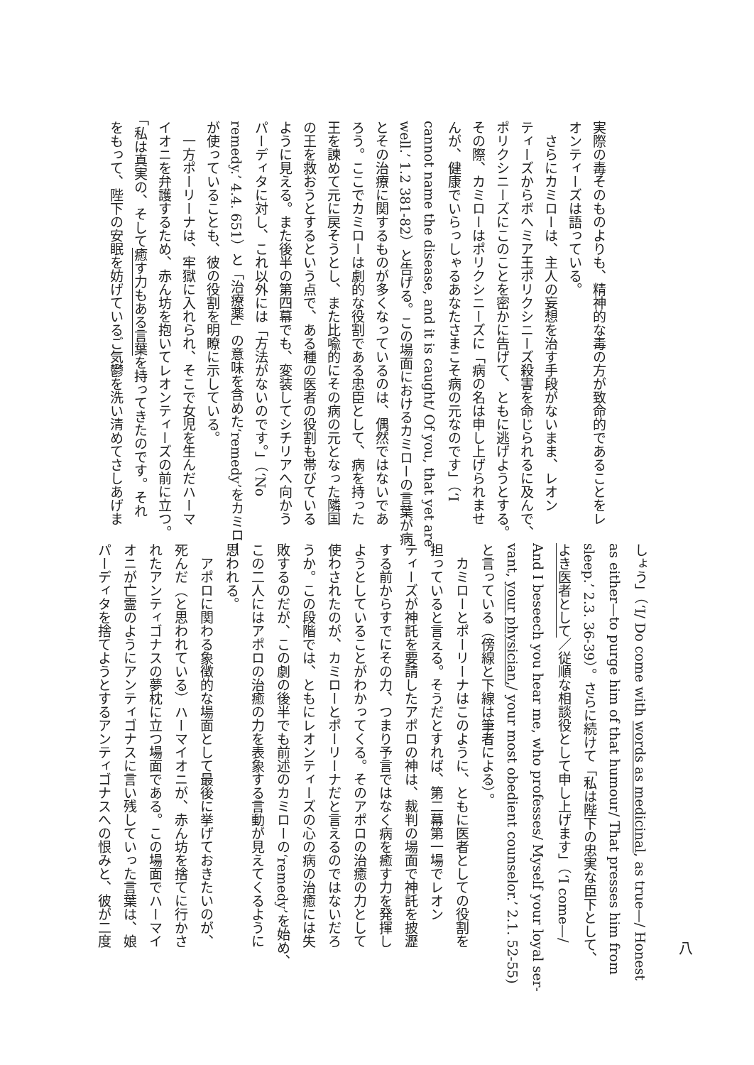実際の毒そのものよりも、精神的な毒の方が致命的であることをレ
オンティーズは語っている。
　さらにカミローは、主人の妄想を治す手段がないまま、レオン
ティーズからボヘミア王ポリクシニーズ殺害を命じられるに及んで、
ポリクシニーズにこのことを密かに告げて、ともに逃げようとする。
その際、カミローはポリクシニーズに「病の名は申し上げられませ
んが、健康でいらっしゃるあなたさまこそ病の元なのです」（‘I
cannot name the disease, and it is caught/ Of you, that yet are
well.’ 1.2 381-82）と告げる。この場面におけるカミローの言葉が病
とその治療に関するものが多くなっているのは、偶然ではないであ
ろう。ここでカミローは劇的な役割である忠臣として、病を持った
王を諫めて元に戻そうとし、また比喩的にその病の元となった隣国
の王を救おうとするという点で、ある種の医者の役割も帯びている
ように見える。また後半の第四幕でも、変装してシチリアへ向かう
パーディタに対し、これ以外には「方法がないのです。」（‘No
remedy.’ 4.4. 651）と「治療薬」の意味を含めた‘remedy’をカミロー
が使っていることも、彼の役割を明瞭に示している。
　一方ポーリーナは、牢獄に入れられ、そこで女児を生んだハーマ
イオニを弁護するため、赤ん坊を抱いてレオンティーズの前に立つ。
「私は真実の、そして癒す力もある言葉を持ってきたのです。それ
をもって、陛下の安眠を妨げているご気鬱を洗い清めてさしあげま
八
しょう」（‘I/ Do come with words as medicinal, as true—/ Honest
as either—to purge him of that humour/ That presses him from
sleep.’ 2.3. 36-39）。さらに続けて「私は陛下の忠実な臣下として、
よき医者として／従順な相談役として申し上げます」（‘I come—/
And I beseech you hear me, who professes/ Myself your loyal ser-
vant, your physician,/ your most obedient counselor.’ 2.1. 52-55)
と言っている（傍線と下線は筆者による）。
　カミローとポーリーナはこのように、ともに医者としての役割を
担っていると言える。そうだとすれば、第二幕第一場でレオン
ティーズが神託を要請したアポロの神は、裁判の場面で神託を披瀝
する前からすでにその力、つまり予言ではなく病を癒す力を発揮し
ようとしていることがわかってくる。そのアポロの治癒の力として
使わされたのが、カミローとポーリーナだと言えるのではないだろ
うか。この段階では、ともにレオンティーズの心の病の治癒には失
敗するのだが、この劇の後半でも前述のカミローの‘remedy’を始め、
この二人にはアポロの治癒の力を表象する言動が見えてくるように
思われる。
　アポロに関わる象徴的な場面として最後に挙げておきたいのが、
死んだ（と思われている）ハーマイオニが、赤ん坊を捨てに行かさ
れたアンティゴナスの夢枕に立つ場面である。この場面でハーマイ
オニが亡霊のようにアンティゴナスに言い残していった言葉は、娘
パーディタを捨てようとするアンティゴナスへの恨みと、彼が二度